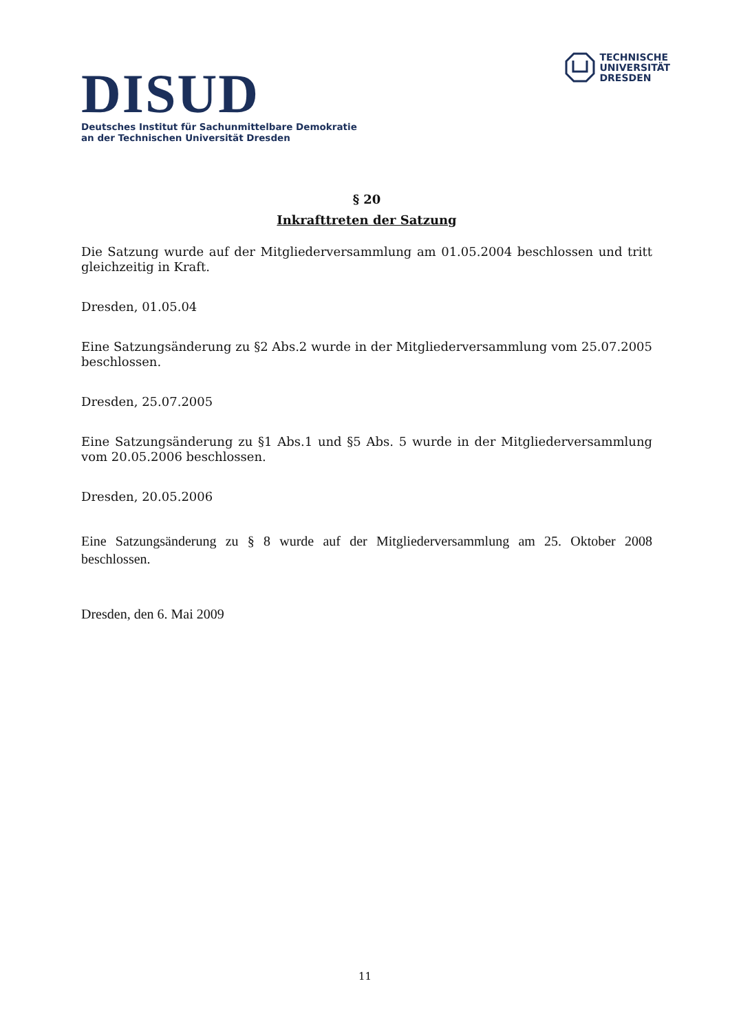DISUD
Deutsches Institut für Sachunmittelbare Demokratie
an der Technischen Universität Dresden
TECHNISCHE
UNIVERSITÄT
DRESDEN
§ 20
Inkrafttreten der Satzung
Die Satzung wurde auf der Mitgliederversammlung am 01.05.2004 beschlossen und tritt gleichzeitig in Kraft.
Dresden, 01.05.04
Eine Satzungsänderung zu §2 Abs.2 wurde in der Mitgliederversammlung vom 25.07.2005 beschlossen.
Dresden, 25.07.2005
Eine Satzungsänderung zu §1 Abs.1 und §5 Abs. 5 wurde in der Mitgliederversammlung vom 20.05.2006 beschlossen.
Dresden, 20.05.2006
Eine Satzungsänderung zu § 8 wurde auf der Mitgliederversammlung am 25. Oktober 2008 beschlossen.
Dresden, den 6. Mai 2009
11